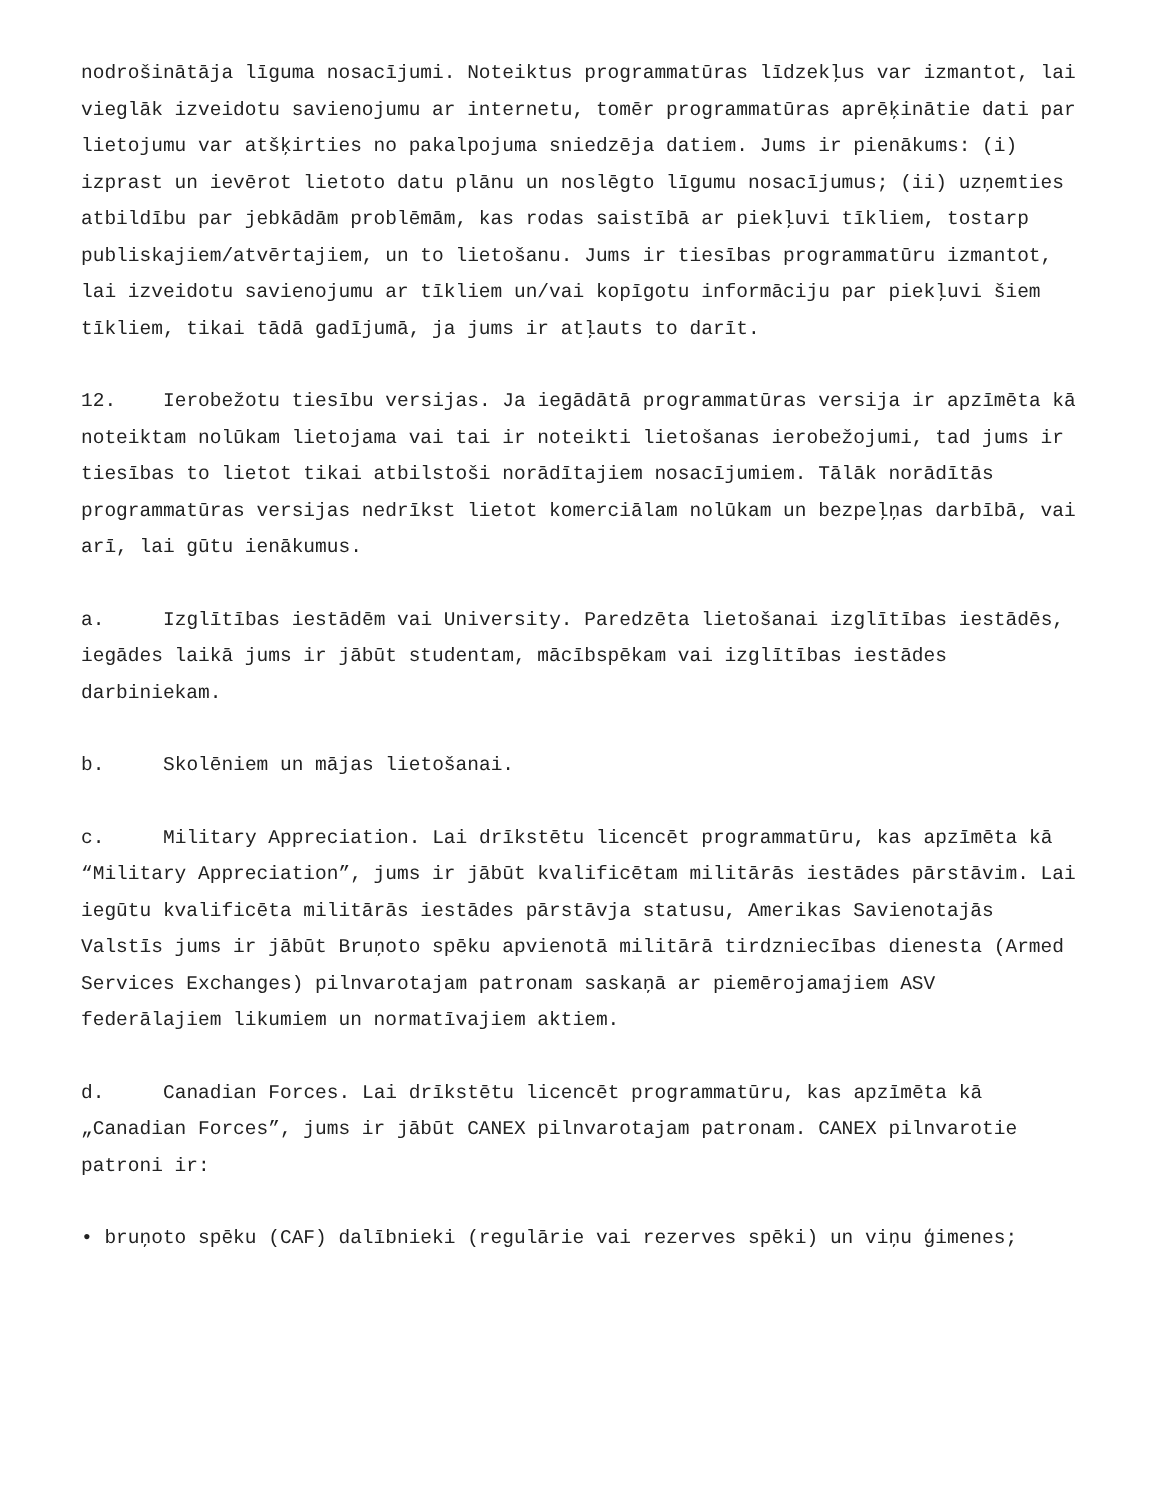nodrošinātāja līguma nosacījumi. Noteiktus programmatūras līdzekļus var izmantot, lai vieglāk izveidotu savienojumu ar internetu, tomēr programmatūras aprēķinātie dati par lietojumu var atšķirties no pakalpojuma sniedzēja datiem. Jums ir pienākums: (i) izprast un ievērot lietoto datu plānu un noslēgto līgumu nosacījumus; (ii) uzņemties atbildību par jebkādām problēmām, kas rodas saistībā ar piekļuvi tīkliem, tostarp publiskajiem/atvērtajiem, un to lietošanu. Jums ir tiesības programmatūru izmantot, lai izveidotu savienojumu ar tīkliem un/vai kopīgotu informāciju par piekļuvi šiem tīkliem, tikai tādā gadījumā, ja jums ir atļauts to darīt.
12. Ierobežotu tiesību versijas. Ja iegādātā programmatūras versija ir apzīmēta kā noteiktam nolūkam lietojama vai tai ir noteikti lietošanas ierobežojumi, tad jums ir tiesības to lietot tikai atbilstoši norādītajiem nosacījumiem. Tālāk norādītās programmatūras versijas nedrīkst lietot komerciālam nolūkam un bezpeļņas darbībā, vai arī, lai gūtu ienākumus.
a. Izglītības iestādēm vai University. Paredzēta lietošanai izglītības iestādēs, iegādes laikā jums ir jābūt studentam, mācībspēkam vai izglītības iestādes darbiniekam.
b. Skolēniem un mājas lietošanai.
c. Military Appreciation. Lai drīkstētu licencēt programmatūru, kas apzīmēta kā “Military Appreciation”, jums ir jābūt kvalificētam militārās iestādes pārstāvim. Lai iegūtu kvalificēta militārās iestādes pārstāvja statusu, Amerikas Savienotajās Valstīs jums ir jābūt Bruņoto spēku apvienotā militārā tirdzniecības dienesta (Armed Services Exchanges) pilnvarotajam patronam saskaņā ar piemērojamajiem ASV federālajiem likumiem un normatīvajiem aktiem.
d. Canadian Forces. Lai drīkstētu licencēt programmatūru, kas apzīmēta kā „Canadian Forces”, jums ir jābūt CANEX pilnvarotajam patronam. CANEX pilnvarotie patroni ir:
• bruņoto spēku (CAF) dalībnieki (regulārie vai rezerves spēki) un viņu ģimenes;